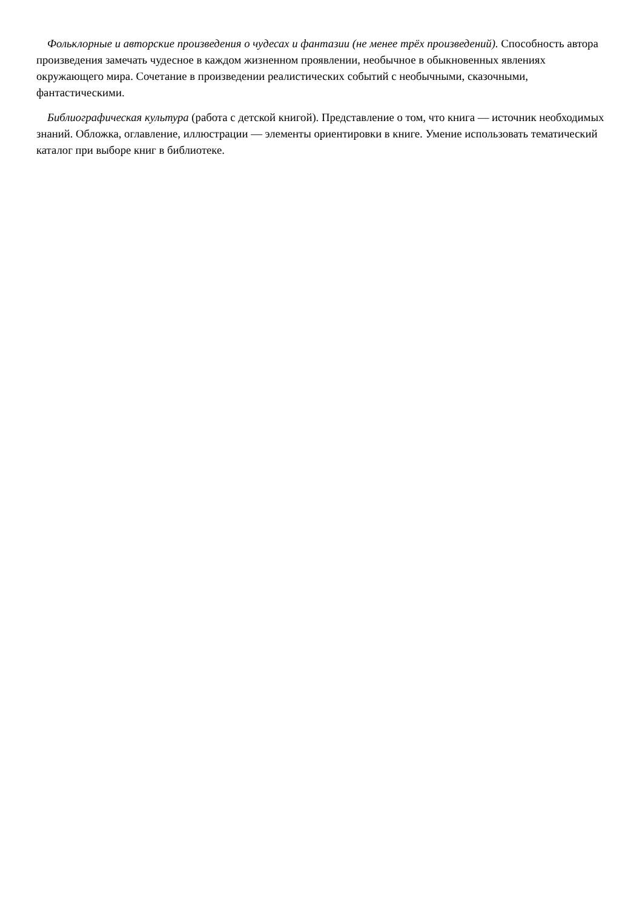Фольклорные и авторские произведения о чудесах и фантазии (не менее трёх произведений). Способность автора произведения замечать чудесное в каждом жизненном проявлении, необычное в обыкновенных явлениях окружающего мира. Сочетание в произведении реалистических событий с необычными, сказочными, фантастическими.
Библиографическая культура (работа с детской книгой). Представление о том, что книга — источник необходимых знаний. Обложка, оглавление, иллюстрации — элементы ориентировки в книге. Умение использовать тематический каталог при выборе книг в библиотеке.